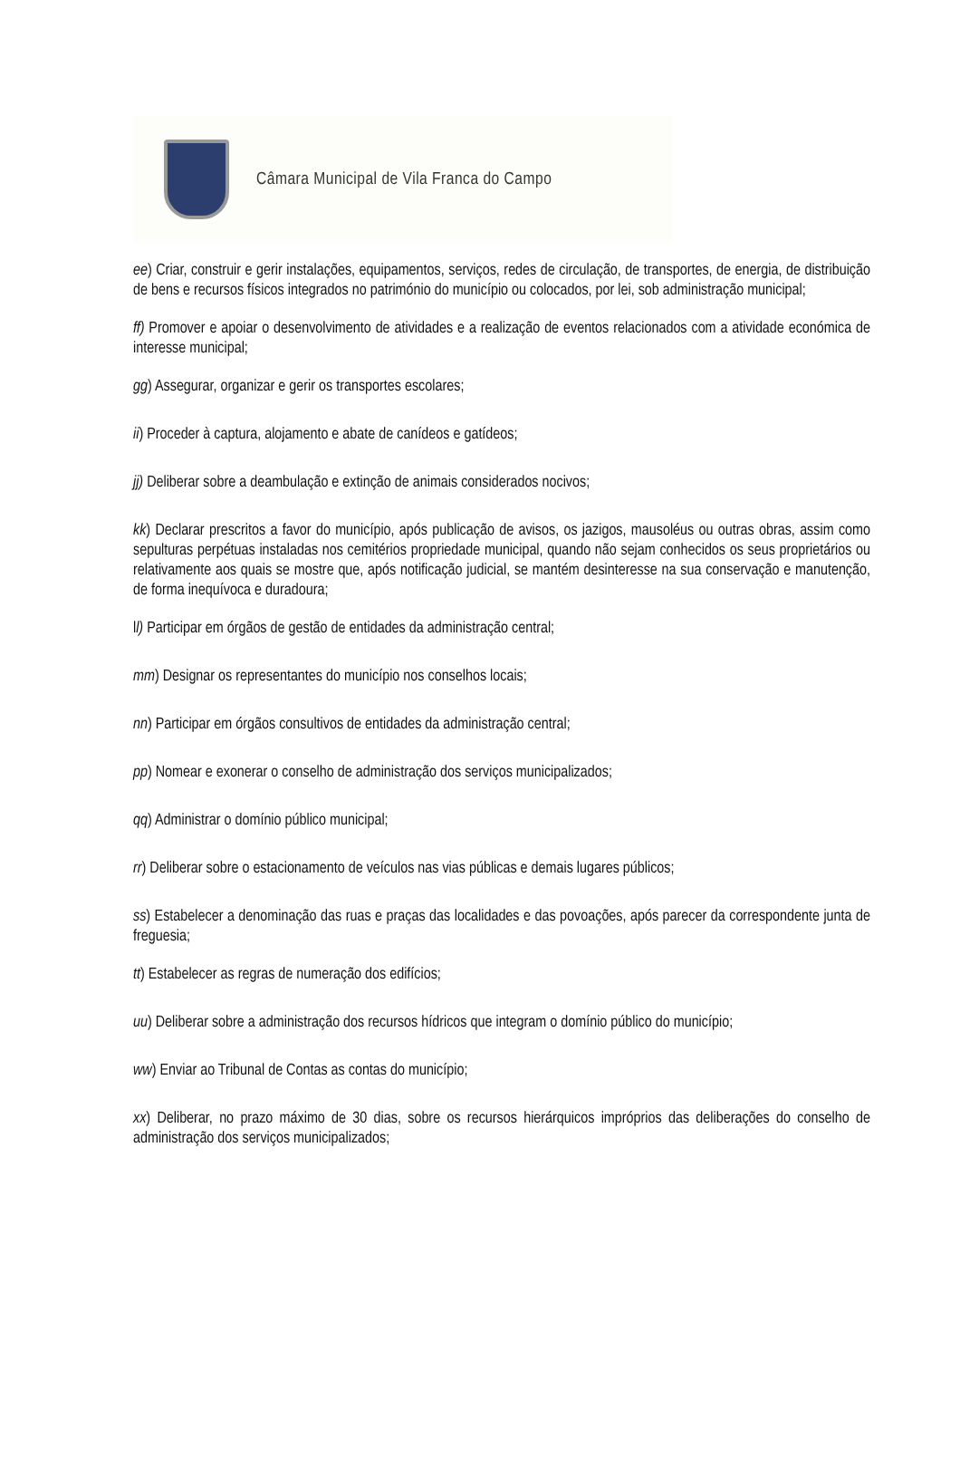Câmara Municipal de Vila Franca do Campo
ee) Criar, construir e gerir instalações, equipamentos, serviços, redes de circulação, de transportes, de energia, de distribuição de bens e recursos físicos integrados no património do município ou colocados, por lei, sob administração municipal;
ff) Promover e apoiar o desenvolvimento de atividades e a realização de eventos relacionados com a atividade económica de interesse municipal;
gg) Assegurar, organizar e gerir os transportes escolares;
ii) Proceder à captura, alojamento e abate de canídeos e gatídeos;
jj) Deliberar sobre a deambulação e extinção de animais considerados nocivos;
kk) Declarar prescritos a favor do município, após publicação de avisos, os jazigos, mausoléus ou outras obras, assim como sepulturas perpétuas instaladas nos cemitérios propriedade municipal, quando não sejam conhecidos os seus proprietários ou relativamente aos quais se mostre que, após notificação judicial, se mantém desinteresse na sua conservação e manutenção, de forma inequívoca e duradoura;
ll) Participar em órgãos de gestão de entidades da administração central;
mm) Designar os representantes do município nos conselhos locais;
nn) Participar em órgãos consultivos de entidades da administração central;
pp) Nomear e exonerar o conselho de administração dos serviços municipalizados;
qq) Administrar o domínio público municipal;
rr) Deliberar sobre o estacionamento de veículos nas vias públicas e demais lugares públicos;
ss) Estabelecer a denominação das ruas e praças das localidades e das povoações, após parecer da correspondente junta de freguesia;
tt) Estabelecer as regras de numeração dos edifícios;
uu) Deliberar sobre a administração dos recursos hídricos que integram o domínio público do município;
ww) Enviar ao Tribunal de Contas as contas do município;
xx) Deliberar, no prazo máximo de 30 dias, sobre os recursos hierárquicos impróprios das deliberações do conselho de administração dos serviços municipalizados;